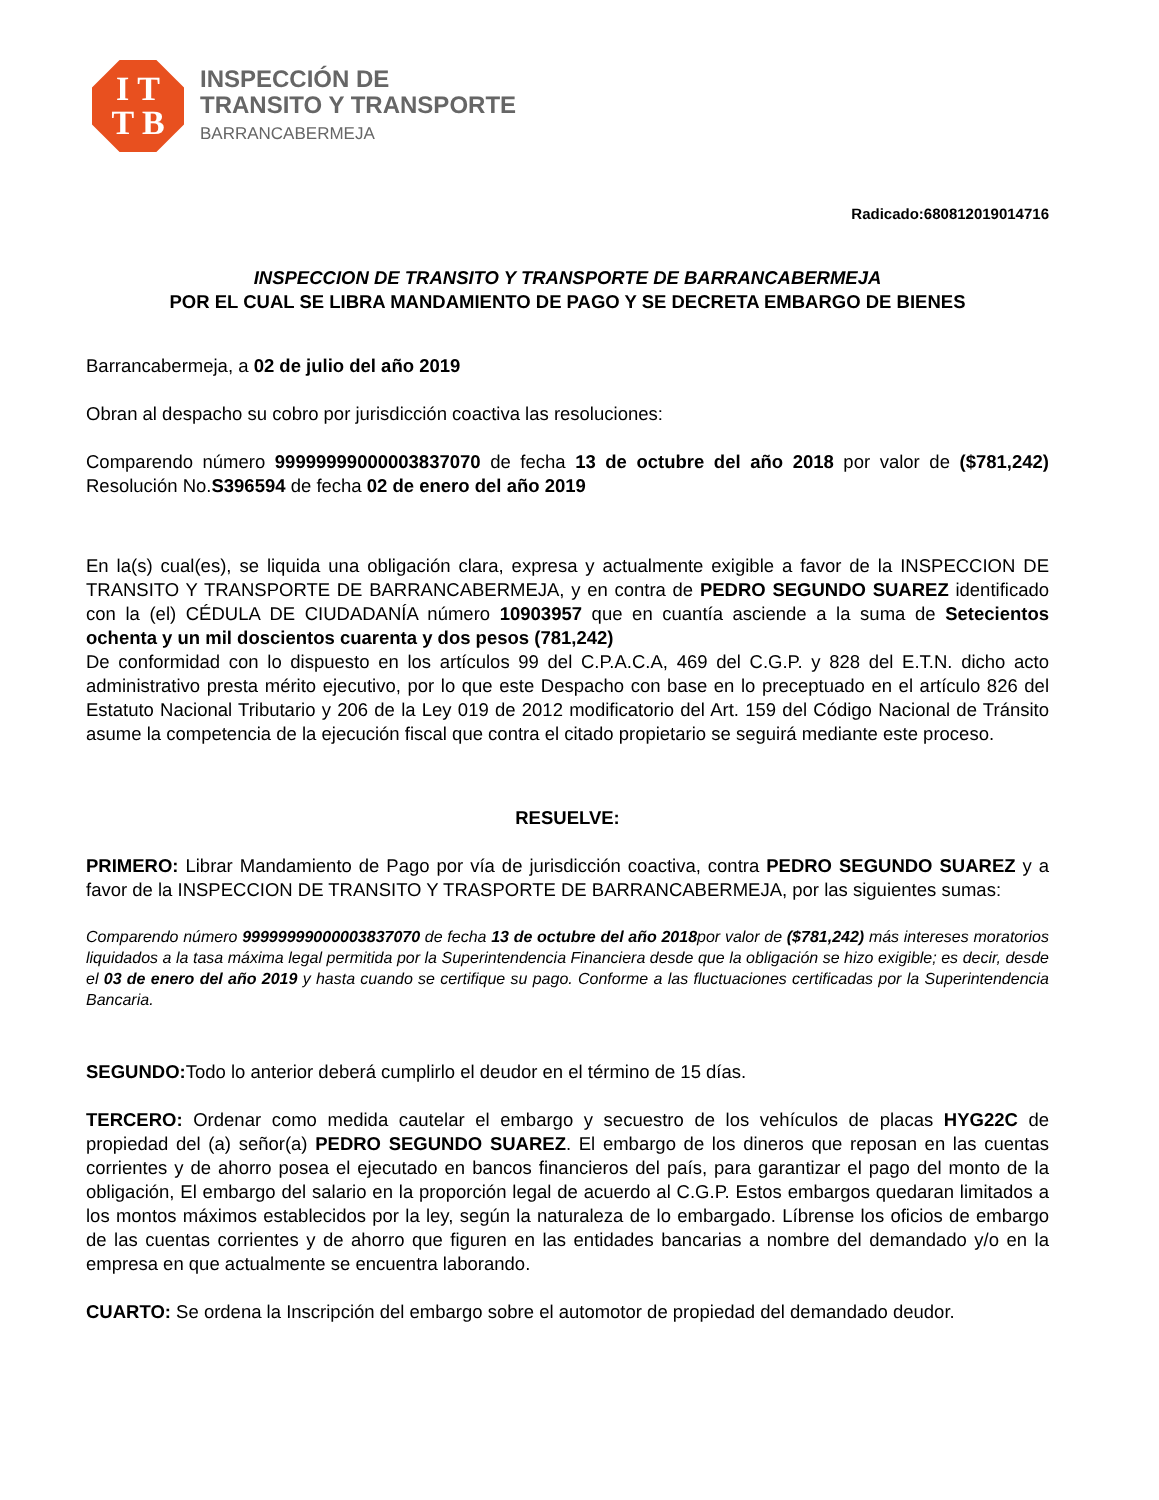I T
T B
INSPECCIÓN DE
TRANSITO Y TRANSPORTE
BARRANCABERMEJA
Radicado:680812019014716
INSPECCION DE TRANSITO Y TRANSPORTE DE BARRANCABERMEJA
POR EL CUAL SE LIBRA MANDAMIENTO DE PAGO Y SE DECRETA EMBARGO DE BIENES
Barrancabermeja, a 02 de julio del año 2019
Obran al despacho su cobro por jurisdicción coactiva las resoluciones:
Comparendo número 99999999000003837070 de fecha 13 de octubre del año 2018 por valor de ($781,242) Resolución No.S396594 de fecha 02 de enero del año 2019
En la(s) cual(es), se liquida una obligación clara, expresa y actualmente exigible a favor de la INSPECCION DE TRANSITO Y TRANSPORTE DE BARRANCABERMEJA, y en contra de PEDRO SEGUNDO SUAREZ identificado con la (el) CÉDULA DE CIUDADANÍA número 10903957 que en cuantía asciende a la suma de Setecientos ochenta y un mil doscientos cuarenta y dos pesos (781,242)
De conformidad con lo dispuesto en los artículos 99 del C.P.A.C.A, 469 del C.G.P. y 828 del E.T.N. dicho acto administrativo presta mérito ejecutivo, por lo que este Despacho con base en lo preceptuado en el artículo 826 del Estatuto Nacional Tributario y 206 de la Ley 019 de 2012 modificatorio del Art. 159 del Código Nacional de Tránsito asume la competencia de la ejecución fiscal que contra el citado propietario se seguirá mediante este proceso.
RESUELVE:
PRIMERO: Librar Mandamiento de Pago por vía de jurisdicción coactiva, contra PEDRO SEGUNDO SUAREZ y a favor de la INSPECCION DE TRANSITO Y TRASPORTE DE BARRANCABERMEJA, por las siguientes sumas:
Comparendo número 99999999000003837070 de fecha 13 de octubre del año 2018por valor de ($781,242) más intereses moratorios liquidados a la tasa máxima legal permitida por la Superintendencia Financiera desde que la obligación se hizo exigible; es decir, desde el 03 de enero del año 2019 y hasta cuando se certifique su pago. Conforme a las fluctuaciones certificadas por la Superintendencia Bancaria.
SEGUNDO: Todo lo anterior deberá cumplirlo el deudor en el término de 15 días.
TERCERO: Ordenar como medida cautelar el embargo y secuestro de los vehículos de placas HYG22C de propiedad del (a) señor(a) PEDRO SEGUNDO SUAREZ. El embargo de los dineros que reposan en las cuentas corrientes y de ahorro posea el ejecutado en bancos financieros del país, para garantizar el pago del monto de la obligación, El embargo del salario en la proporción legal de acuerdo al C.G.P. Estos embargos quedaran limitados a los montos máximos establecidos por la ley, según la naturaleza de lo embargado. Líbrense los oficios de embargo de las cuentas corrientes y de ahorro que figuren en las entidades bancarias a nombre del demandado y/o en la empresa en que actualmente se encuentra laborando.
CUARTO: Se ordena la Inscripción del embargo sobre el automotor de propiedad del demandado deudor.